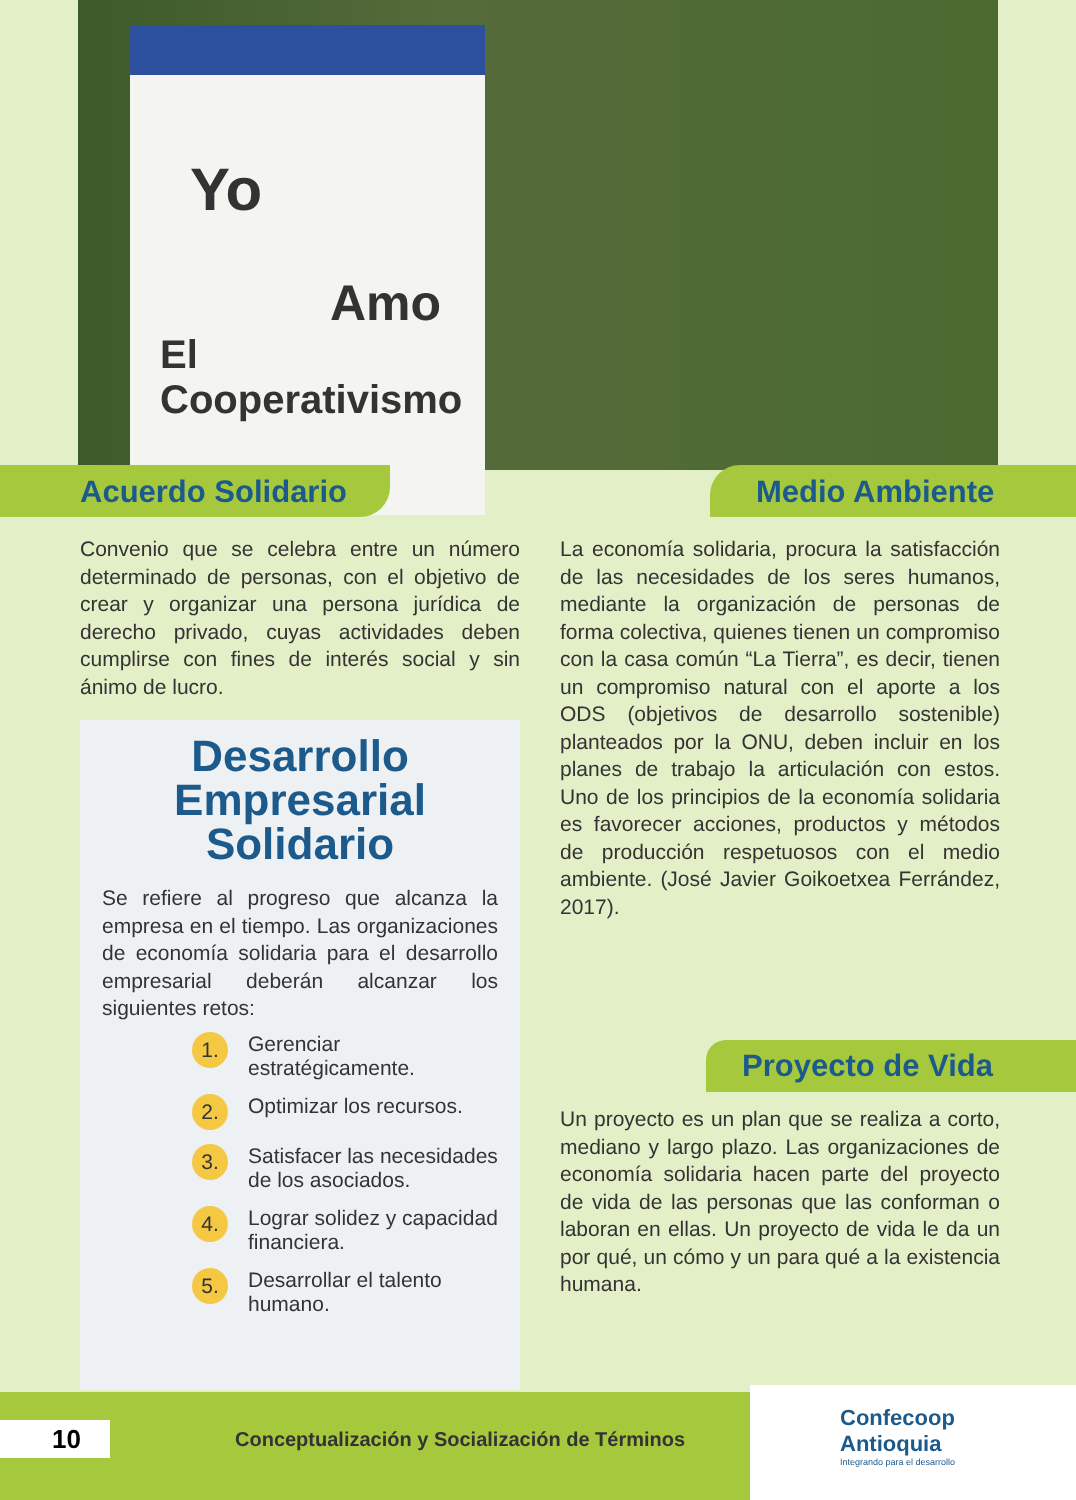Yo
Amo
El Cooperativismo
Acuerdo Solidario Medio Ambiente
Convenio que se celebra entre un número determinado de personas, con el objetivo de crear y organizar una persona jurídica de derecho privado, cuyas actividades deben cumplirse con fines de interés social y sin ánimo de lucro.
La economía solidaria, procura la satisfacción de las necesidades de los seres humanos, mediante la organización de personas de forma colectiva, quienes tienen un compromiso con la casa común “La Tierra”, es decir, tienen un compromiso natural con el aporte a los ODS (objetivos de desarrollo sostenible) planteados por la ONU, deben incluir en los planes de trabajo la articulación con estos. Uno de los principios de la economía solidaria es favorecer acciones, productos y métodos de producción respetuosos con el medio ambiente. (José Javier Goikoetxea Ferrández, 2017).
Desarrollo Empresarial Solidario
Se refiere al progreso que alcanza la empresa en el tiempo. Las organizaciones de economía solidaria para el desarrollo empresarial deberán alcanzar los siguientes retos:
1. Gerenciar estratégicamente.
2. Optimizar los recursos.
3. Satisfacer las necesidades de los asociados.
4. Lograr solidez y capacidad financiera.
5. Desarrollar el talento humano.
Proyecto de Vida
Un proyecto es un plan que se realiza a corto, mediano y largo plazo. Las organizaciones de economía solidaria hacen parte del proyecto de vida de las personas que las conforman o laboran en ellas. Un proyecto de vida le da un por qué, un cómo y un para qué a la existencia humana.
10
Conceptualización y Socialización de Términos
Confecoop
Antioquia
Integrando para el desarrollo